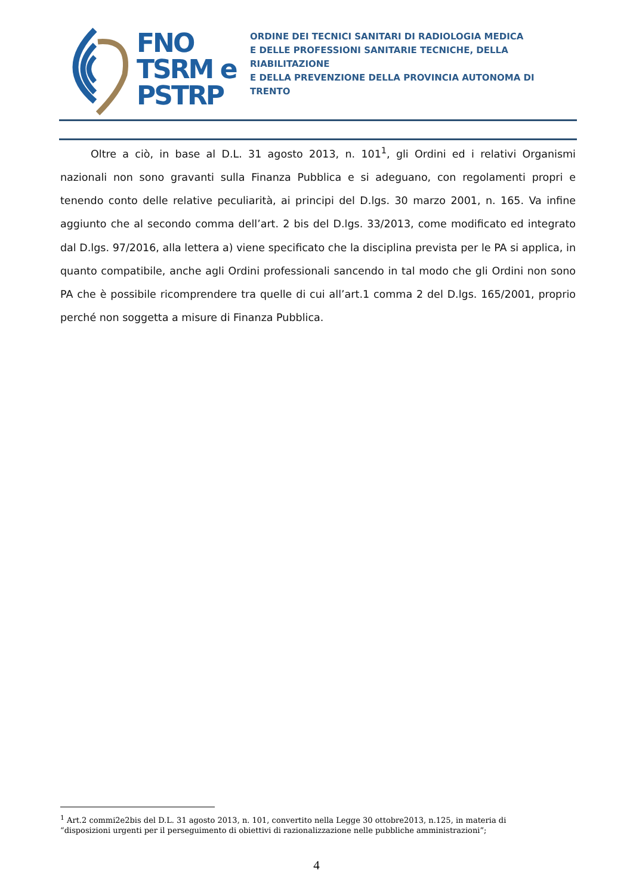FNO
TSRM e
PSTRP
ORDINE DEI TECNICI SANITARI DI RADIOLOGIA MEDICA
E DELLE PROFESSIONI SANITARIE TECNICHE, DELLA RIABILITAZIONE
E DELLA PREVENZIONE DELLA PROVINCIA AUTONOMA DI TRENTO
Oltre a ciò, in base al D.L. 31 agosto 2013, n. 101<sup>1</sup>, gli Ordini ed i relativi Organismi nazionali non sono gravanti sulla Finanza Pubblica e si adeguano, con regolamenti propri e tenendo conto delle relative peculiarità, ai principi del D.lgs. 30 marzo 2001, n. 165. Va infine aggiunto che al secondo comma dell’art. 2 bis del D.lgs. 33/2013, come modificato ed integrato dal D.lgs. 97/2016, alla lettera a) viene specificato che la disciplina prevista per le PA si applica, in quanto compatibile, anche agli Ordini professionali sancendo in tal modo che gli Ordini non sono PA che è possibile ricomprendere tra quelle di cui all’art.1 comma 2 del D.lgs. 165/2001, proprio perché non soggetta a misure di Finanza Pubblica.
<sup>1</sup> Art.2 commi2e2bis del D.L. 31 agosto 2013, n. 101, convertito nella Legge 30 ottobre2013, n.125, in materia di “disposizioni urgenti per il perseguimento di obiettivi di razionalizzazione nelle pubbliche amministrazioni”;
4